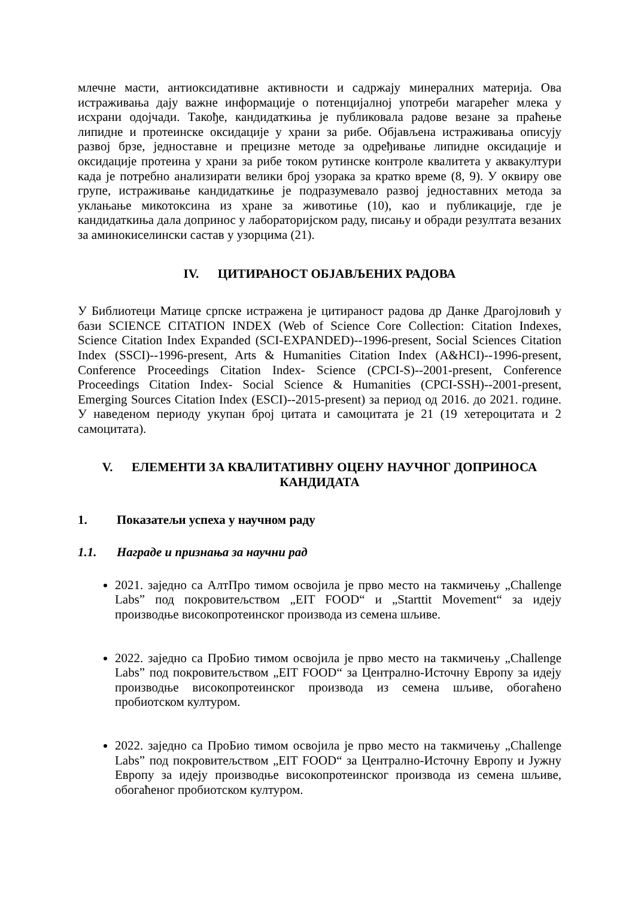млечне масти, антиоксидативне активности и садржају минералних материја. Ова истраживања дају важне информације о потенцијалној употреби магарећег млека у исхрани одојчади. Такође, кандидаткиња је публиковала радове везане за праћење липидне и протеинске оксидације у храни за рибе. Објављена истраживања описују развој брзе, једноставне и прецизне методе за одређивање липидне оксидације и оксидације протеина у храни за рибе током рутинске контроле квалитета у аквакултури када је потребно анализирати велики број узорака за кратко време (8, 9). У оквиру ове групе, истраживање кандидаткиње је подразумевало развој једноставних метода за уклањање микотоксина из хране за животиње (10), као и публикације, где је кандидаткиња дала допринос у лабораторијском раду, писању и обради резултата везаних за аминокиселински састав у узорцима (21).
IV. ЦИТИРАНОСТ ОБЈАВЉЕНИХ РАДОВА
У Библиотеци Матице српске истражена је цитираност радова др Данке Драгојловић у бази SCIENCE CITATION INDEX (Web of Science Core Collection: Citation Indexes, Science Citation Index Expanded (SCI-EXPANDED)--1996-present, Social Sciences Citation Index (SSCI)--1996-present, Arts & Humanities Citation Index (A&HCI)--1996-present, Conference Proceedings Citation Index- Science (CPCI-S)--2001-present, Conference Proceedings Citation Index- Social Science & Humanities (CPCI-SSH)--2001-present, Emerging Sources Citation Index (ESCI)--2015-present) за период од 2016. до 2021. године. У наведеном периоду укупан број цитата и самоцитата је 21 (19 хетероцитата и 2 самоцитата).
V. ЕЛЕМЕНТИ ЗА КВАЛИТАТИВНУ ОЦЕНУ НАУЧНОГ ДОПРИНОСА КАНДИДАТА
1. Показатељи успеха у научном раду
1.1. Награде и признања за научни рад
2021. заједно са АлтПро тимом освојила је прво место на такмичењу „Challenge Labs” под покровитељством „EIT FOOD“ и „Starttit Movement“ за идеју производње високопротеинског производа из семена шљиве.
2022. заједно са ПроБио тимом освојила је прво место на такмичењу „Challenge Labs” под покровитељством „EIT FOOD“ за Централно-Источну Европу за идеју производње високопротеинског производа из семена шљиве, обогаћено пробиотском културом.
2022. заједно са ПроБио тимом освојила је прво место на такмичењу „Challenge Labs” под покровитељством „EIT FOOD“ за Централно-Источну Европу и Јужну Европу за идеју производње високопротеинског производа из семена шљиве, обогаћеног пробиотском културом.